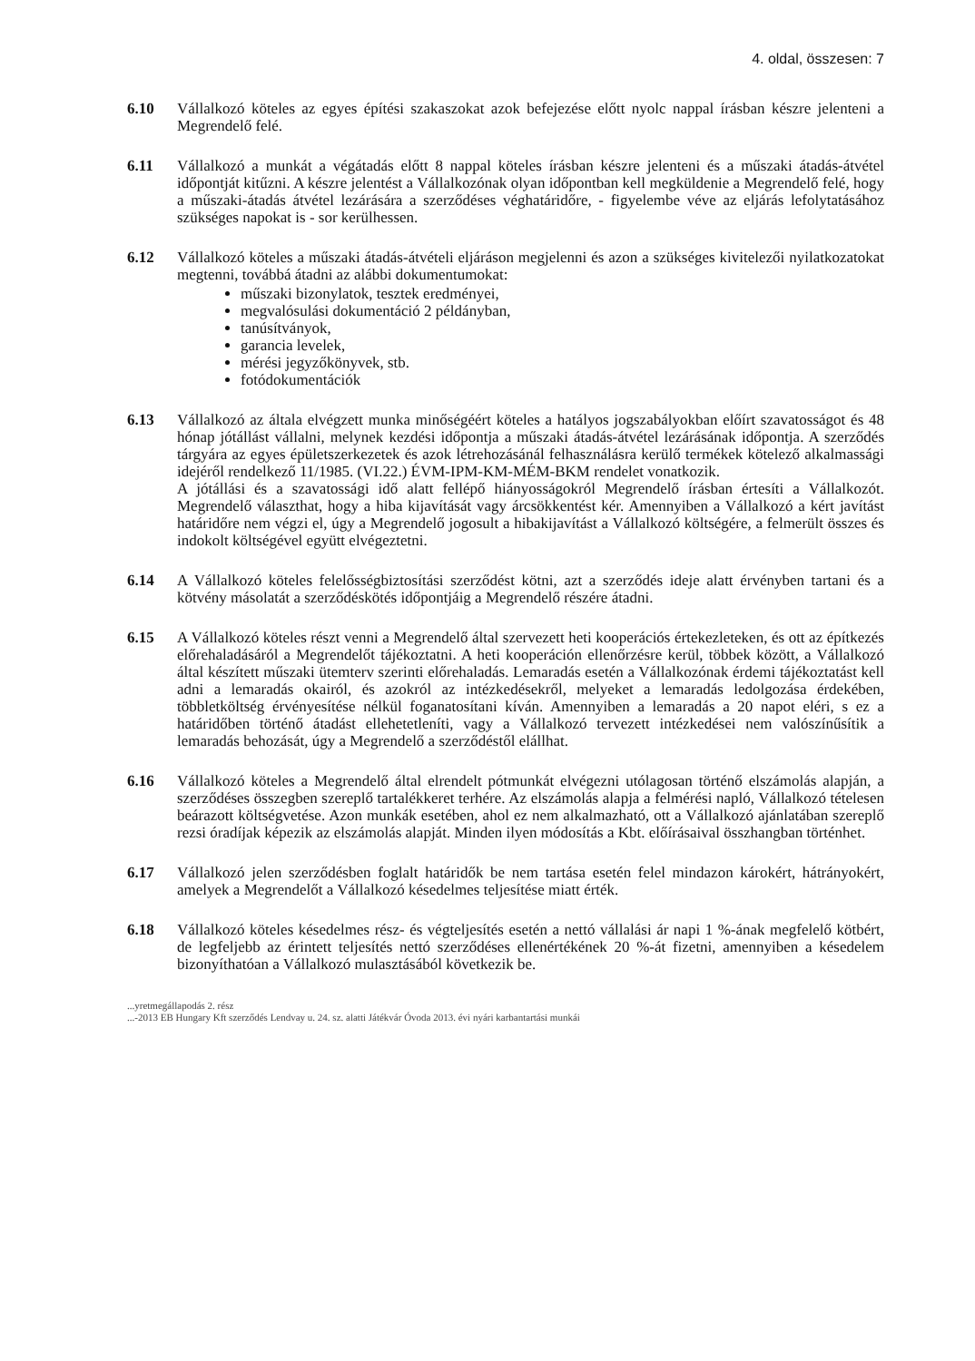4. oldal, összesen: 7
6.10 Vállalkozó köteles az egyes építési szakaszokat azok befejezése előtt nyolc nappal írásban készre jelenteni a Megrendelő felé.
6.11 Vállalkozó a munkát a végátadás előtt 8 nappal köteles írásban készre jelenteni és a műszaki átadás-átvétel időpontját kitűzni. A készre jelentést a Vállalkozónak olyan időpontban kell megküldenie a Megrendelő felé, hogy a műszaki-átadás átvétel lezárására a szerződéses véghatáridőre, - figyelembe véve az eljárás lefolytatásához szükséges napokat is - sor kerülhessen.
6.12 Vállalkozó köteles a műszaki átadás-átvételi eljáráson megjelenni és azon a szükséges kivitelezői nyilatkozatokat megtenni, továbbá átadni az alábbi dokumentumokat:
műszaki bizonylatok, tesztek eredményei,
megvalósulási dokumentáció 2 példányban,
tanúsítványok,
garancia levelek,
mérési jegyzőkönyvek, stb.
fotódokumentációk
6.13 Vállalkozó az általa elvégzett munka minőségéért köteles a hatályos jogszabályokban előírt szavatosságot és 48 hónap jótállást vállalni, melynek kezdési időpontja a műszaki átadás-átvétel lezárásának időpontja. A szerződés tárgyára az egyes épületszerkezetek és azok létrehozásánál felhasználásra kerülő termékek kötelező alkalmassági idejéről rendelkező 11/1985. (VI.22.) ÉVM-IPM-KM-MÉM-BKM rendelet vonatkozik.
A jótállási és a szavatossági idő alatt fellépő hiányosságokról Megrendelő írásban értesíti a Vállalkozót. Megrendelő választhat, hogy a hiba kijavítását vagy árcsökkentést kér. Amennyiben a Vállalkozó a kért javítást határidőre nem végzi el, úgy a Megrendelő jogosult a hibakijavítást a Vállalkozó költségére, a felmerült összes és indokolt költségével együtt elvégeztetni.
6.14 A Vállalkozó köteles felelősségbiztosítási szerződést kötni, azt a szerződés ideje alatt érvényben tartani és a kötvény másolatát a szerződéskötés időpontjáig a Megrendelő részére átadni.
6.15 A Vállalkozó köteles részt venni a Megrendelő által szervezett heti kooperációs értekezleteken, és ott az építkezés előrehaladásáról a Megrendelőt tájékoztatni. A heti kooperáción ellenőrzésre kerül, többek között, a Vállalkozó által készített műszaki ütemterv szerinti előrehaladás. Lemaradás esetén a Vállalkozónak érdemi tájékoztatást kell adni a lemaradás okairól, és azokról az intézkedésekről, melyeket a lemaradás ledolgozása érdekében, többletköltség érvényesítése nélkül foganatosítani kíván. Amennyiben a lemaradás a 20 napot eléri, s ez a határidőben történő átadást ellehetetleníti, vagy a Vállalkozó tervezett intézkedései nem valószínűsítik a lemaradás behozását, úgy a Megrendelő a szerződéstől elállhat.
6.16 Vállalkozó köteles a Megrendelő által elrendelt pótmunkát elvégezni utólagosan történő elszámolás alapján, a szerződéses összegben szereplő tartalékkeret terhére. Az elszámolás alapja a felmérési napló, Vállalkozó tételesen beárazott költségvetése. Azon munkák esetében, ahol ez nem alkalmazható, ott a Vállalkozó ajánlatában szereplő rezsi óradíjak képezik az elszámolás alapját. Minden ilyen módosítás a Kbt. előírásaival összhangban történhet.
6.17 Vállalkozó jelen szerződésben foglalt határidők be nem tartása esetén felel mindazon károkért, hátrányokért, amelyek a Megrendelőt a Vállalkozó késedelmes teljesítése miatt érték.
6.18 Vállalkozó köteles késedelmes rész- és végteljesítés esetén a nettó vállalási ár napi 1 %-ának megfelelő kötbért, de legfeljebb az érintett teljesítés nettó szerződéses ellenértékének 20 %-át fizetni, amennyiben a késedelem bizonyíthatóan a Vállalkozó mulasztásából következik be.
...yretmegállapodás 2. rész
...-2013 EB Hungary Kft szerződés Lendvay u. 24. sz. alatti Játékvár Óvoda 2013. évi nyári karbantartási munkái